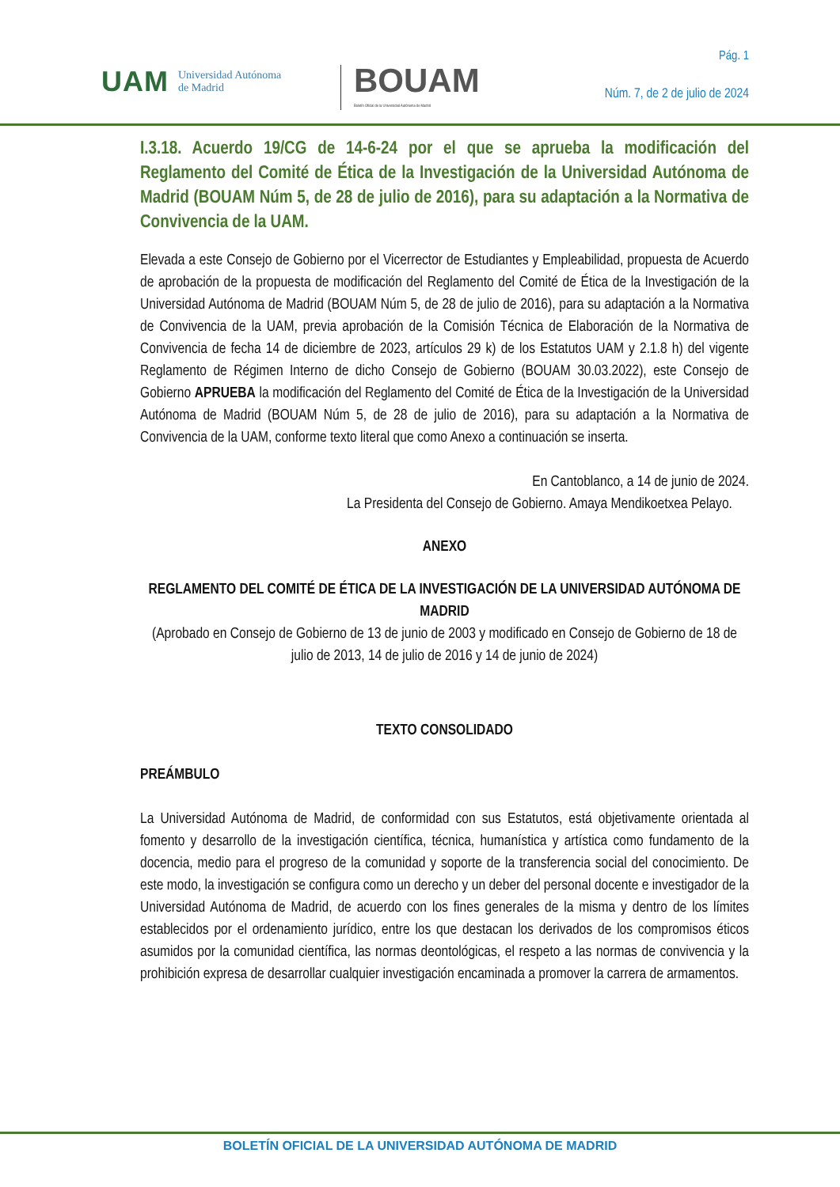UAM Universidad Autónoma
de Madrid
BOUAM
Boletín Oficial de la Universidad Autónoma de Madrid
Pág. 1
Núm. 7, de 2 de julio de 2024
I.3.18. Acuerdo 19/CG de 14-6-24 por el que se aprueba la modificación del Reglamento del Comité de Ética de la Investigación de la Universidad Autónoma de Madrid (BOUAM Núm 5, de 28 de julio de 2016), para su adaptación a la Normativa de Convivencia de la UAM.
Elevada a este Consejo de Gobierno por el Vicerrector de Estudiantes y Empleabilidad, propuesta de Acuerdo de aprobación de la propuesta de modificación del Reglamento del Comité de Ética de la Investigación de la Universidad Autónoma de Madrid (BOUAM Núm 5, de 28 de julio de 2016), para su adaptación a la Normativa de Convivencia de la UAM, previa aprobación de la Comisión Técnica de Elaboración de la Normativa de Convivencia de fecha 14 de diciembre de 2023, artículos 29 k) de los Estatutos UAM y 2.1.8 h) del vigente Reglamento de Régimen Interno de dicho Consejo de Gobierno (BOUAM 30.03.2022), este Consejo de Gobierno APRUEBA la modificación del Reglamento del Comité de Ética de la Investigación de la Universidad Autónoma de Madrid (BOUAM Núm 5, de 28 de julio de 2016), para su adaptación a la Normativa de Convivencia de la UAM, conforme texto literal que como Anexo a continuación se inserta.
En Cantoblanco, a 14 de junio de 2024.
La Presidenta del Consejo de Gobierno. Amaya Mendikoetxea Pelayo.
ANEXO
REGLAMENTO DEL COMITÉ DE ÉTICA DE LA INVESTIGACIÓN DE LA UNIVERSIDAD AUTÓNOMA DE MADRID
(Aprobado en Consejo de Gobierno de 13 de junio de 2003 y modificado en Consejo de Gobierno de 18 de julio de 2013, 14 de julio de 2016 y 14 de junio de 2024)
TEXTO CONSOLIDADO
PREÁMBULO
La Universidad Autónoma de Madrid, de conformidad con sus Estatutos, está objetivamente orientada al fomento y desarrollo de la investigación científica, técnica, humanística y artística como fundamento de la docencia, medio para el progreso de la comunidad y soporte de la transferencia social del conocimiento. De este modo, la investigación se configura como un derecho y un deber del personal docente e investigador de la Universidad Autónoma de Madrid, de acuerdo con los fines generales de la misma y dentro de los límites establecidos por el ordenamiento jurídico, entre los que destacan los derivados de los compromisos éticos asumidos por la comunidad científica, las normas deontológicas, el respeto a las normas de convivencia y la prohibición expresa de desarrollar cualquier investigación encaminada a promover la carrera de armamentos.
BOLETÍN OFICIAL DE LA UNIVERSIDAD AUTÓNOMA DE MADRID